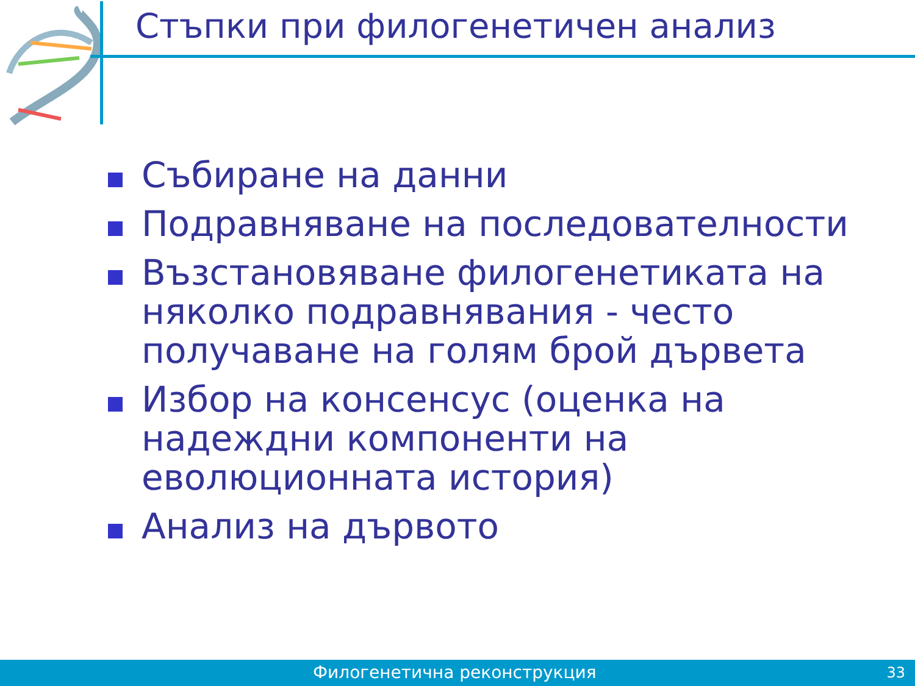Стъпки при филогенетичен анализ
Събиране на данни
Подравняване на последователности
Възстановяване филогенетиката на няколко подравнявания - често получаване на голям брой дървета
Избор на консенсус (оценка на надеждни компоненти на еволюционната история)
Анализ на дървото
Филогенетична реконструкция 33